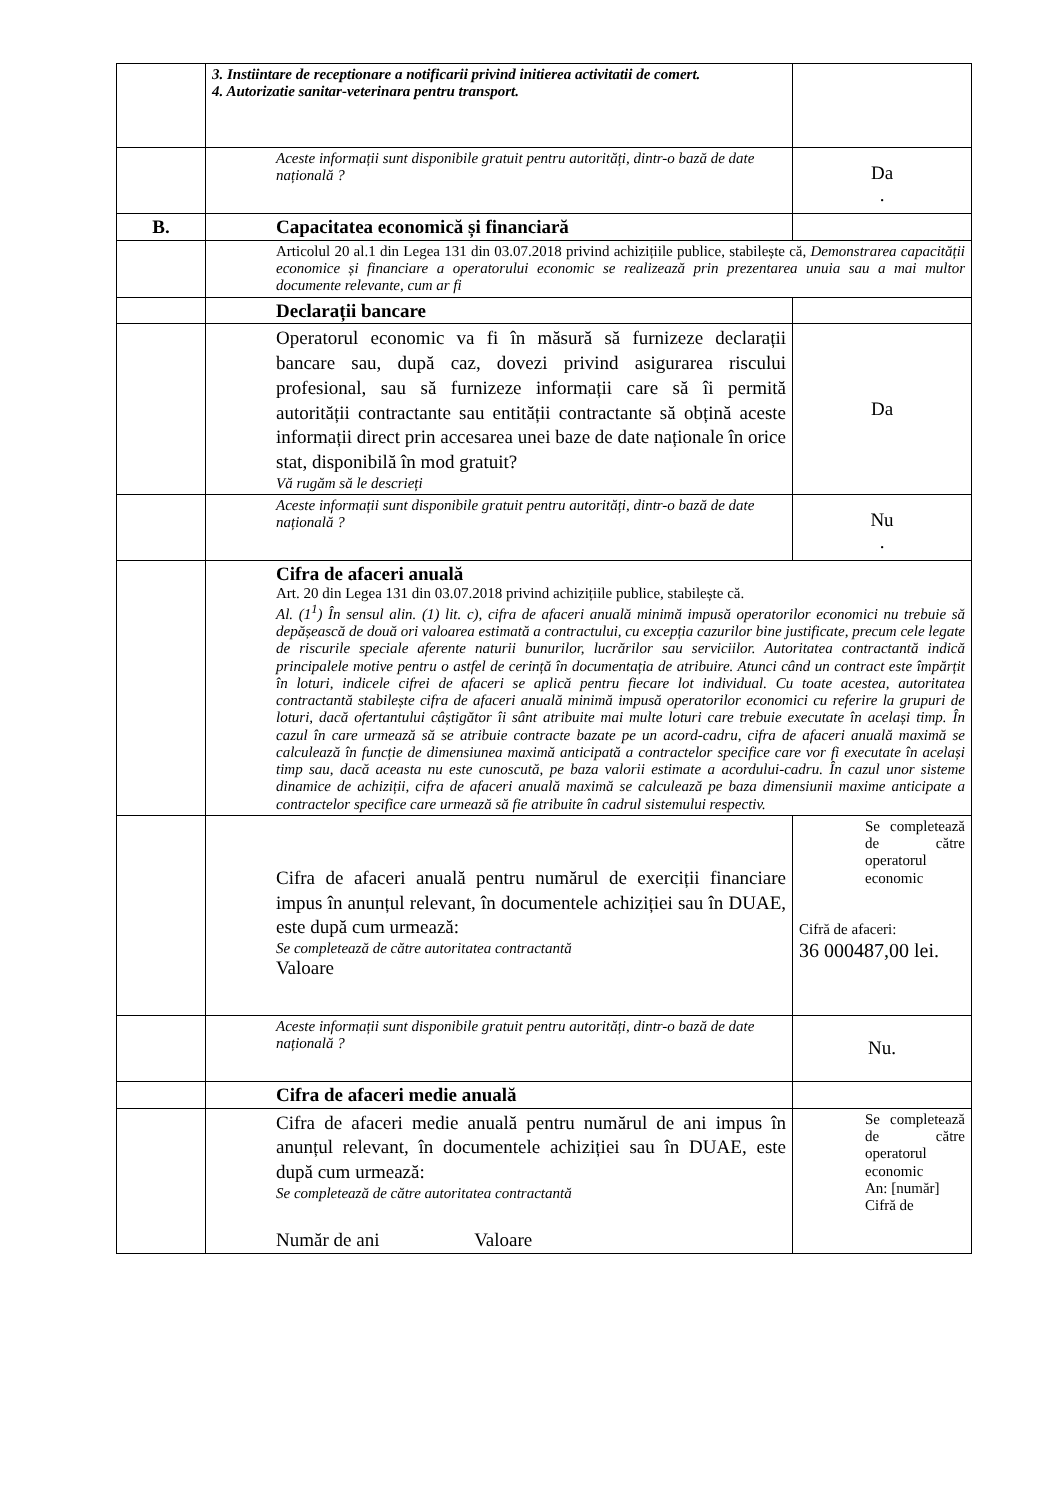| | 3. Instiintare de receptionare a notificarii privind initierea activitatii de comert. 4. Autorizatie sanitar-veterinara pentru transport. | |
| | Aceste informații sunt disponibile gratuit pentru autorități, dintr-o bază de date națională ? | Da . |
| B. | Capacitatea economică și financiară | |
| | Articolul 20 al.1 din Legea 131 din 03.07.2018 privind achizițiile publice, stabilește că, Demonstrarea capacității economice și financiare a operatorului economic se realizează prin prezentarea unuia sau a mai multor documente relevante, cum ar fi | |
| | Declarații bancare | |
| | Operatorul economic va fi în măsură să furnizeze declarații bancare sau, după caz, dovezi privind asigurarea riscului profesional, sau să furnizeze informații care să îi permită autorității contractante sau entității contractante să obțină aceste informații direct prin accesarea unei baze de date naționale în orice stat, disponibilă în mod gratuit? Vă rugăm să le descrieți | Da |
| | Aceste informații sunt disponibile gratuit pentru autorități, dintr-o bază de date națională ? | Nu . |
| | Cifra de afaceri anuală Art. 20 din Legea 131 din 03.07.2018 privind achizițiile publice, stabilește că. Al. (1<sup>1</sup>) În sensul alin. (1) lit. c), cifra de afaceri anuală minimă impusă operatorilor economici nu trebuie să depășească de două ori valoarea estimată a contractului, cu excepția cazurilor bine justificate, precum cele legate de riscurile speciale aferente naturii bunurilor, lucrărilor sau serviciilor. Autoritatea contractantă indică principalele motive pentru o astfel de cerință în documentația de atribuire. Atunci când un contract este împărțit în loturi, indicele cifrei de afaceri se aplică pentru fiecare lot individual. Cu toate acestea, autoritatea contractantă stabilește cifra de afaceri anuală minimă impusă operatorilor economici cu referire la grupuri de loturi, dacă ofertantului câștigător îi sânt atribuite mai multe loturi care trebuie executate în același timp. În cazul în care urmează să se atribuie contracte bazate pe un acord-cadru, cifra de afaceri anuală maximă se calculează în funcție de dimensiunea maximă anticipată a contractelor specifice care vor fi executate în același timp sau, dacă aceasta nu este cunoscută, pe baza valorii estimate a acordului-cadru. În cazul unor sisteme dinamice de achiziții, cifra de afaceri anuală maximă se calculează pe baza dimensiunii maxime anticipate a contractelor specifice care urmează să fie atribuite în cadrul sistemului respectiv. | |
| | Cifra de afaceri anuală pentru numărul de exerciții financiare impus în anunțul relevant, în documentele achiziției sau în DUAE, este după cum urmează: Se completează de către autoritatea contractantă Valoare | Se completează de către operatorul economic Cifră de afaceri: 36 000487,00 lei. |
| | Aceste informații sunt disponibile gratuit pentru autorități, dintr-o bază de date națională ? | Nu. |
| | Cifra de afaceri medie anuală | |
| | Cifra de afaceri medie anuală pentru numărul de ani impus în anunțul relevant, în documentele achiziției sau în DUAE, este după cum urmează: Se completează de către autoritatea contractantă Număr de ani Valoare | Se completează de către operatorul economic An: [număr] Cifră de |